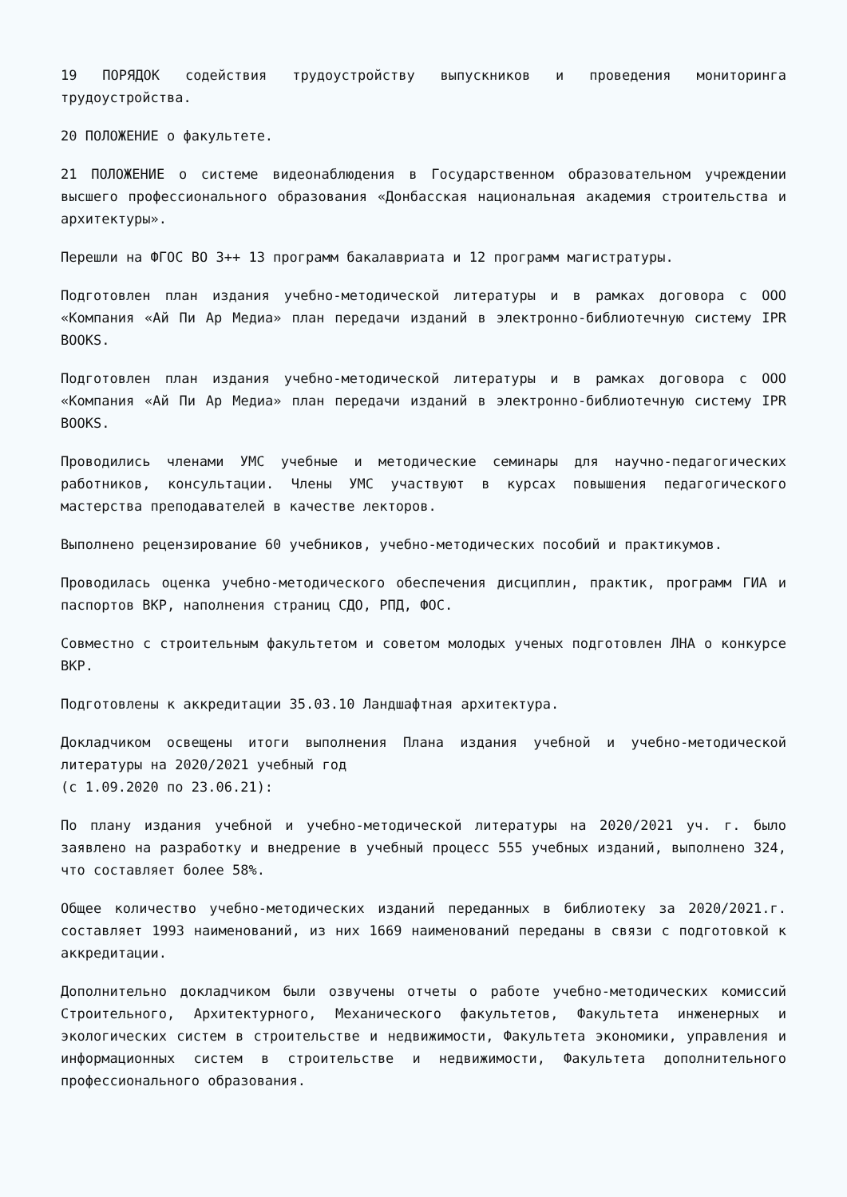19 ПОРЯДОК содействия трудоустройству выпускников и проведения мониторинга трудоустройства.
20 ПОЛОЖЕНИЕ о факультете.
21 ПОЛОЖЕНИЕ о системе видеонаблюдения в Государственном образовательном учреждении высшего профессионального образования «Донбасская национальная академия строительства и архитектуры».
Перешли на ФГОС ВО 3++ 13 программ бакалавриата и 12 программ магистратуры.
Подготовлен план издания учебно-методической литературы и в рамках договора с ООО «Компания «Ай Пи Ар Медиа» план передачи изданий в электронно-библиотечную систему IPR BOOKS.
Подготовлен план издания учебно-методической литературы и в рамках договора с ООО «Компания «Ай Пи Ар Медиа» план передачи изданий в электронно-библиотечную систему IPR BOOKS.
Проводились членами УМС учебные и методические семинары для научно-педагогических работников, консультации. Члены УМС участвуют в курсах повышения педагогического мастерства преподавателей в качестве лекторов.
Выполнено рецензирование 60 учебников, учебно-методических пособий и практикумов.
Проводилась оценка учебно-методического обеспечения дисциплин, практик, программ ГИА и паспортов ВКР, наполнения страниц СДО, РПД, ФОС.
Совместно с строительным факультетом и советом молодых ученых подготовлен ЛНА о конкурсе ВКР.
Подготовлены к аккредитации 35.03.10 Ландшафтная архитектура.
Докладчиком освещены итоги выполнения Плана издания учебной и учебно-методической литературы на 2020/2021 учебный год
(с 1.09.2020 по 23.06.21):
По плану издания учебной и учебно-методической литературы на 2020/2021 уч. г. было заявлено на разработку и внедрение в учебный процесс 555 учебных изданий, выполнено 324, что составляет более 58%.
Общее количество учебно-методических изданий переданных в библиотеку за 2020/2021.г. составляет 1993 наименований, из них 1669 наименований переданы в связи с подготовкой к аккредитации.
Дополнительно докладчиком были озвучены отчеты о работе учебно-методических комиссий Строительного, Архитектурного, Механического факультетов, Факультета инженерных и экологических систем в строительстве и недвижимости, Факультета экономики, управления и информационных систем в строительстве и недвижимости, Факультета дополнительного профессионального образования.